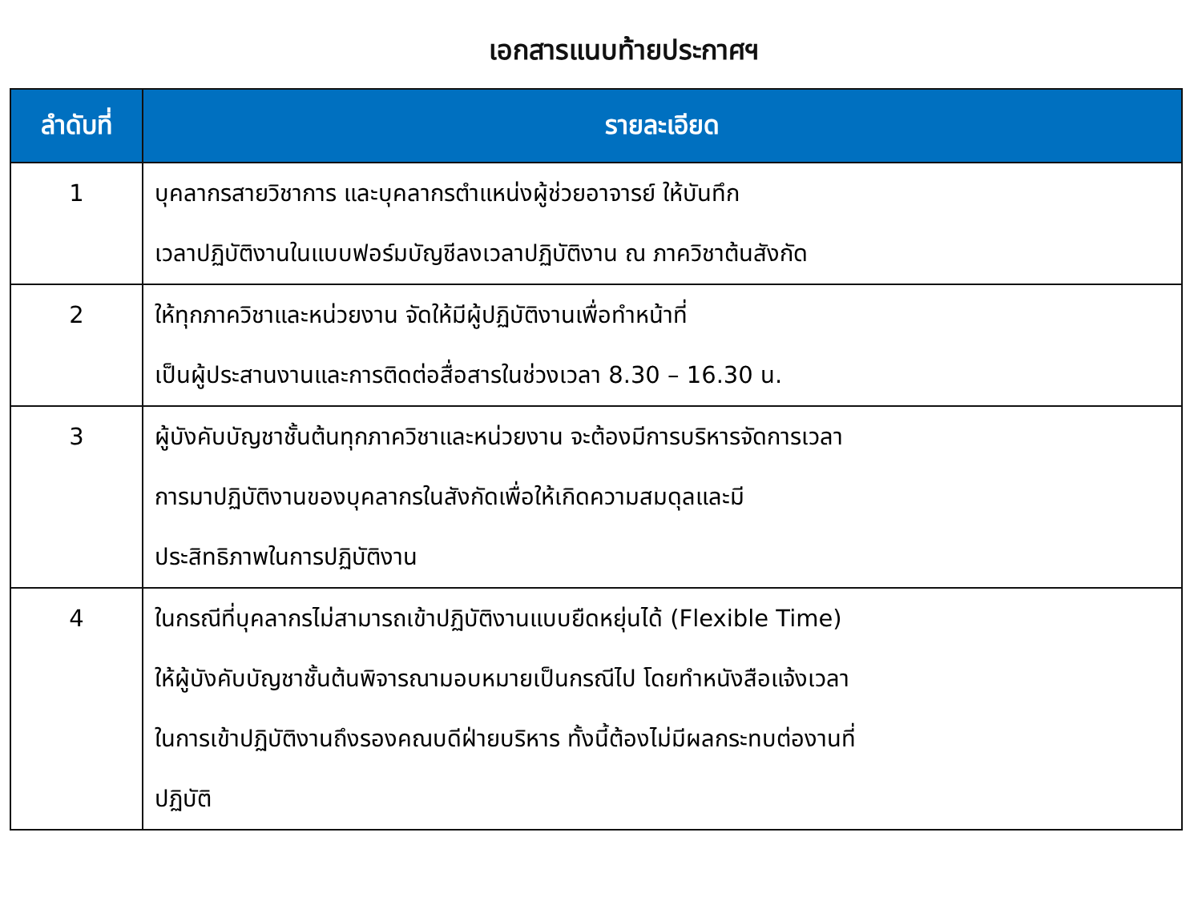เอกสารแนบท้ายประกาศฯ
| ลำดับที่ | รายละเอียด |
| --- | --- |
| 1 | บุคลากรสายวิชาการ และบุคลากรตำแหน่งผู้ช่วยอาจารย์ ให้บันทึก เวลาปฏิบัติงานในแบบฟอร์มบัญชีลงเวลาปฏิบัติงาน ณ ภาควิชาต้นสังกัด |
| 2 | ให้ทุกภาควิชาและหน่วยงาน จัดให้มีผู้ปฏิบัติงานเพื่อทำหน้าที่ เป็นผู้ประสานงานและการติดต่อสื่อสารในช่วงเวลา 8.30 – 16.30 น. |
| 3 | ผู้บังคับบัญชาชั้นต้นทุกภาควิชาและหน่วยงาน จะต้องมีการบริหารจัดการเวลา การมาปฏิบัติงานของบุคลากรในสังกัดเพื่อให้เกิดความสมดุลและมี ประสิทธิภาพในการปฏิบัติงาน |
| 4 | ในกรณีที่บุคลากรไม่สามารถเข้าปฏิบัติงานแบบยืดหยุ่นได้ (Flexible Time) ให้ผู้บังคับบัญชาชั้นต้นพิจารณามอบหมายเป็นกรณีไป โดยทำหนังสือแจ้งเวลา ในการเข้าปฏิบัติงานถึงรองคณบดีฝ่ายบริหาร ทั้งนี้ต้องไม่มีผลกระทบต่องานที่ ปฏิบัติ |